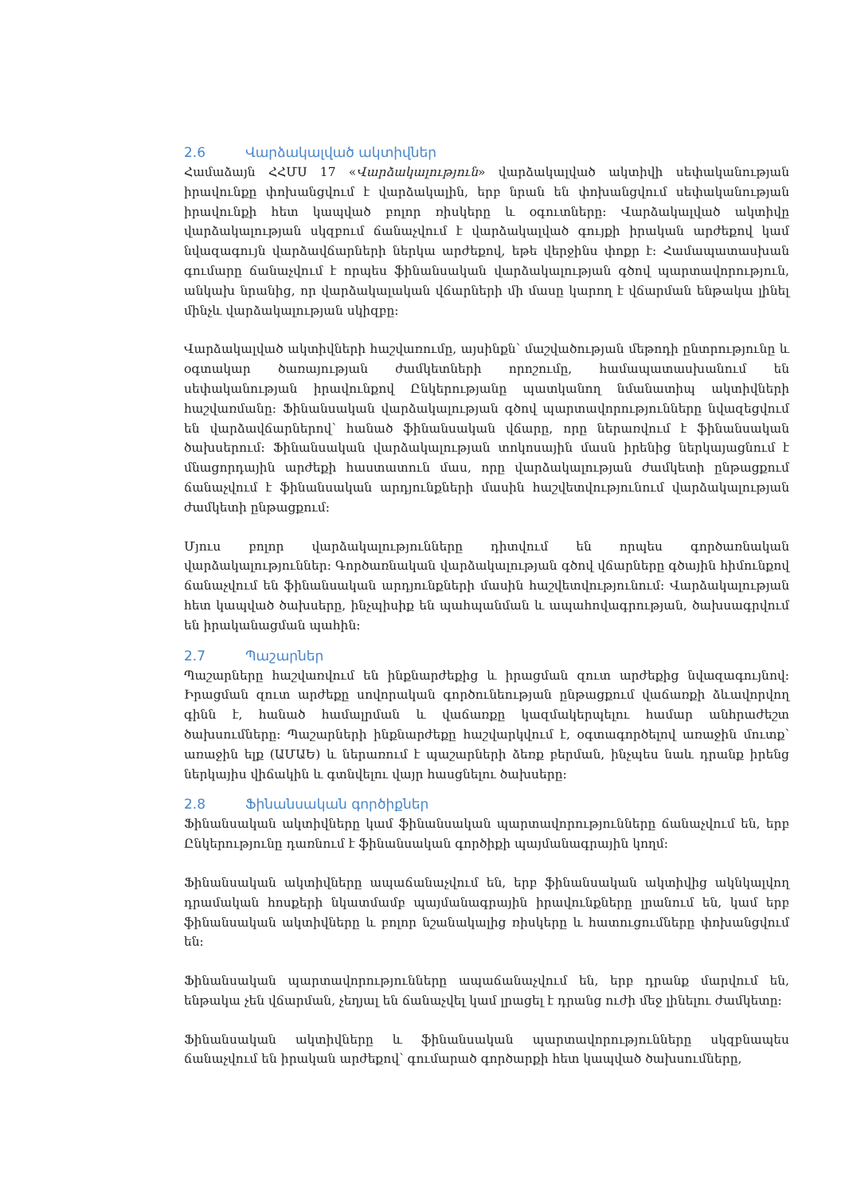2.6 Վարձակալված ակտիվներ
Համաձայն ՀՀՄՍ 17 «Վարձակալություն» վարձակալված ակտիվի սեփականության իրավունքը փոխանցվում է վարձակալին, երբ նրան են փոխանցվում սեփականության իրավունքի հետ կապված բոլոր ռիսկերը և օգուտները: Վարձակալված ակտիվը վարձակալության սկզբում ճանաչվում է վարձակալված գույքի իրական արժեքով կամ նվազագույն վարձավճարների ներկա արժեքով, եթե վերջինս փոքր է: Համապատասխան գումարը ճանաչվում է որպես ֆինանսական վարձակալության գծով պարտավորություն, անկախ նրանից, որ վարձակալական վճարների մի մասը կարող է վճարման ենթակա լինել մինչև վարձակալության սկիզբը:
Վարձակալված ակտիվների հաշվառումը, այսինքն՝ մաշվածության մեթոդի ընտրությունը և օգտակար ծառայության ժամկետների որոշումը, համապատասխանում են սեփականության իրավունքով Ընկերությանը պատկանող նմանատիպ ակտիվների հաշվառմանը: Ֆինանսական վարձակալության գծով պարտավորությունները նվազեցվում են վարձավճարներով՝ հանած ֆինանսական վճարը, որը ներառվում է ֆինանսական ծախսերում: Ֆինանսական վարձակալության տոկոսային մասն իրենից ներկայացնում է մնացորդային արժեքի հաստատուն մաս, որը վարձակալության ժամկետի ընթացքում ճանաչվում է ֆինանսական արդյունքների մասին հաշվետվությունում վարձակալության ժամկետի ընթացքում:
Մյուս բոլոր վարձակալությունները դիտվում են որպես գործառնական վարձակալություններ: Գործառնական վարձակալության գծով վճարները գծային հիմունքով ճանաչվում են ֆինանսական արդյունքների մասին հաշվետվությունում: Վարձակալության հետ կապված ծախսերը, ինչպիսիք են պահպանման և ապահովագրության, ծախսագրվում են իրականացման պահին:
2.7 Պաշարներ
Պաշարները հաշվառվում են ինքնարժեքից և իրացման զուտ արժեքից նվազագույնով: Իրացման զուտ արժեքը սովորական գործունեության ընթացքում վաճառքի ձևավորվող գինն է, հանած համալրման և վաճառքը կազմակերպելու համար անհրաժեշտ ծախսումները: Պաշարների ինքնարժեքը հաշվարկվում է, օգտագործելով առաջին մուտք՝ առաջին ելք (ԱՄԱԵ) և ներառում է պաշարների ձեռք բերման, ինչպես նաև դրանք իրենց ներկայիս վիճակին և գտնվելու վայր հասցնելու ծախսերը:
2.8 Ֆինանսական գործիքներ
Ֆինանսական ակտիվները կամ ֆինանսական պարտավորությունները ճանաչվում են, երբ Ընկերությունը դառնում է ֆինանսական գործիքի պայմանագրային կողմ:
Ֆինանսական ակտիվները ապաճանաչվում են, երբ ֆինանսական ակտիվից ակնկալվող դրամական հոսքերի նկատմամբ պայմանագրային իրավունքները լրանում են, կամ երբ ֆինանսական ակտիվները և բոլոր նշանակալից ռիսկերը և հատուցումները փոխանցվում են:
Ֆինանսական պարտավորությունները ապաճանաչվում են, երբ դրանք մարվում են, ենթակա չեն վճարման, չեղյալ են ճանաչվել կամ լրացել է դրանց ուժի մեջ լինելու ժամկետը:
Ֆինանսական ակտիվները և ֆինանսական պարտավորությունները սկզբնապես ճանաչվում են իրական արժեքով՝ գումարած գործարքի հետ կապված ծախսումները,